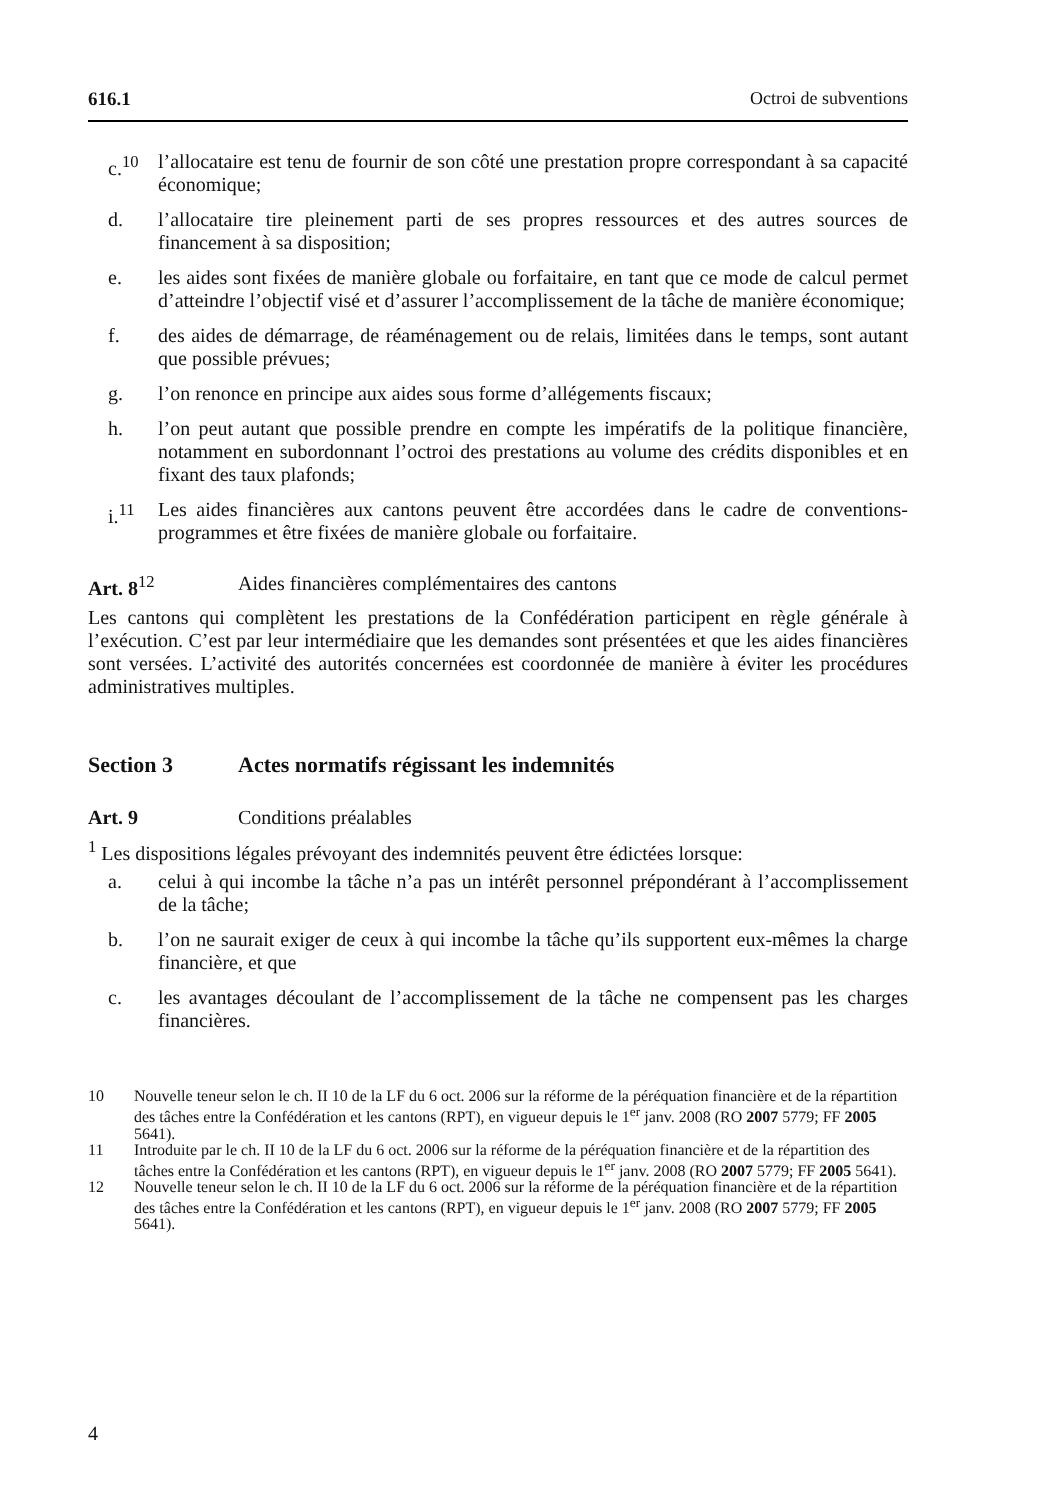616.1 Octroi de subventions
c.<sup>10</sup> l’allocataire est tenu de fournir de son côté une prestation propre correspondant à sa capacité économique;
d. l’allocataire tire pleinement parti de ses propres ressources et des autres sources de financement à sa disposition;
e. les aides sont fixées de manière globale ou forfaitaire, en tant que ce mode de calcul permet d’atteindre l’objectif visé et d’assurer l’accomplissement de la tâche de manière économique;
f. des aides de démarrage, de réaménagement ou de relais, limitées dans le temps, sont autant que possible prévues;
g. l’on renonce en principe aux aides sous forme d’allégements fiscaux;
h. l’on peut autant que possible prendre en compte les impératifs de la politique financière, notamment en subordonnant l’octroi des prestations au volume des crédits disponibles et en fixant des taux plafonds;
i.<sup>11</sup> Les aides financières aux cantons peuvent être accordées dans le cadre de conventions-programmes et être fixées de manière globale ou forfaitaire.
Art. 8<sup>12</sup> Aides financières complémentaires des cantons
Les cantons qui complètent les prestations de la Confédération participent en règle générale à l’exécution. C’est par leur intermédiaire que les demandes sont présentées et que les aides financières sont versées. L’activité des autorités concernées est coordonnée de manière à éviter les procédures administratives multiples.
Section 3 Actes normatifs régissant les indemnités
Art. 9 Conditions préalables
<sup>1</sup> Les dispositions légales prévoyant des indemnités peuvent être édictées lorsque:
a. celui à qui incombe la tâche n’a pas un intérêt personnel prépondérant à l’accomplissement de la tâche;
b. l’on ne saurait exiger de ceux à qui incombe la tâche qu’ils supportent eux-mêmes la charge financière, et que
c. les avantages découlant de l’accomplissement de la tâche ne compensent pas les charges financières.
10 Nouvelle teneur selon le ch. II 10 de la LF du 6 oct. 2006 sur la réforme de la péréquation financière et de la répartition des tâches entre la Confédération et les cantons (RPT), en vigueur depuis le 1<sup>er</sup> janv. 2008 (RO 2007 5779; FF 2005 5641).
11 Introduite par le ch. II 10 de la LF du 6 oct. 2006 sur la réforme de la péréquation financière et de la répartition des tâches entre la Confédération et les cantons (RPT), en vigueur depuis le 1<sup>er</sup> janv. 2008 (RO 2007 5779; FF 2005 5641).
12 Nouvelle teneur selon le ch. II 10 de la LF du 6 oct. 2006 sur la réforme de la péréquation financière et de la répartition des tâches entre la Confédération et les cantons (RPT), en vigueur depuis le 1<sup>er</sup> janv. 2008 (RO 2007 5779; FF 2005 5641).
4